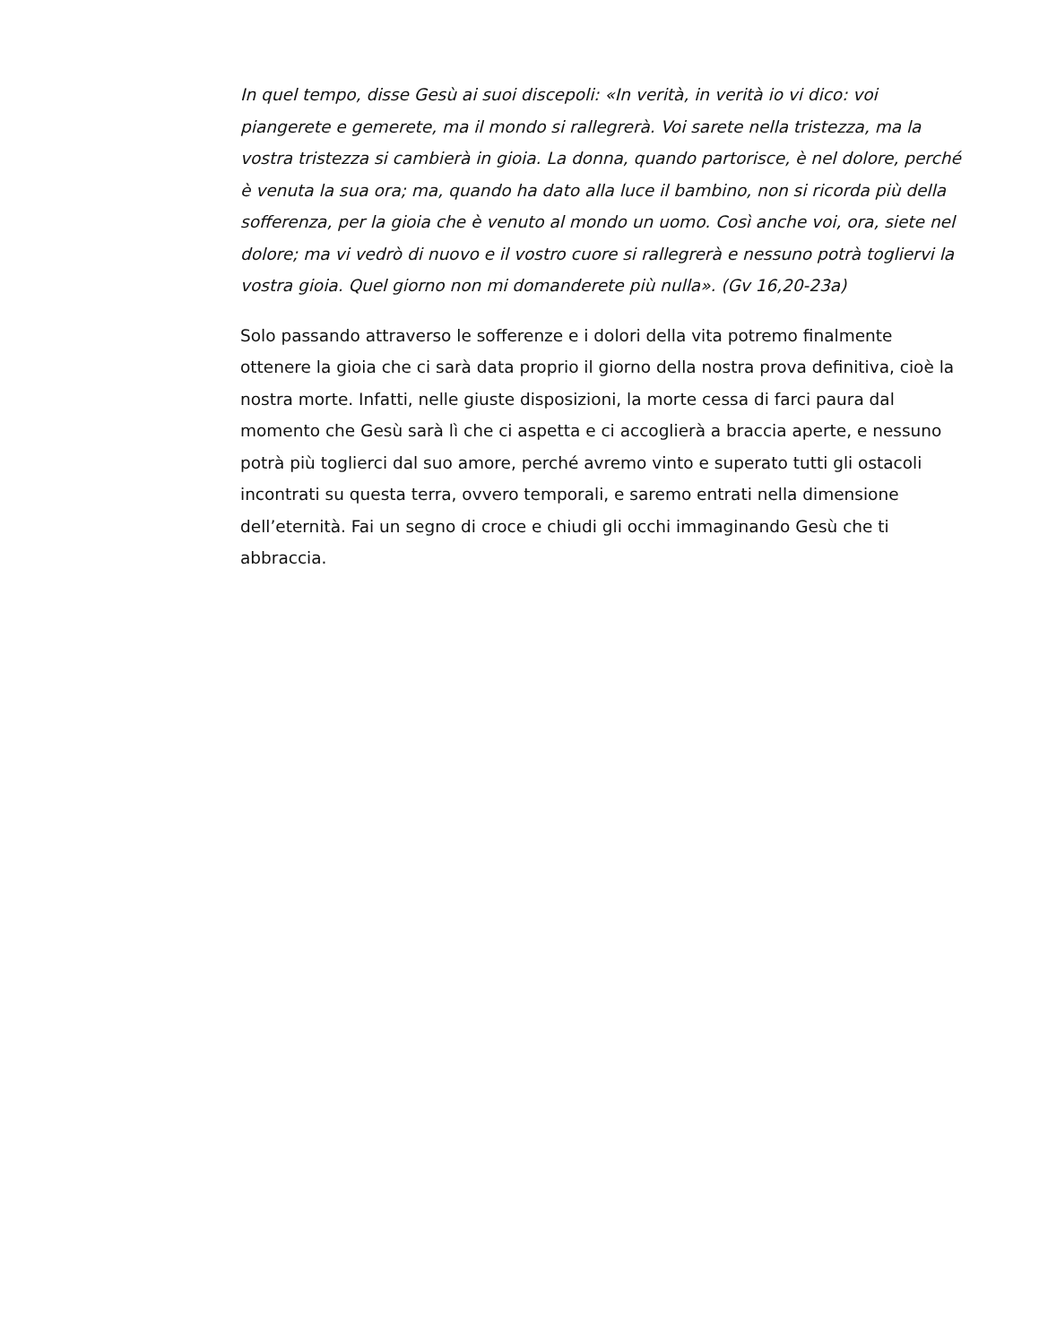In quel tempo, disse Gesù ai suoi discepoli: «In verità, in verità io vi dico: voi piangerete e gemerete, ma il mondo si rallegrerà. Voi sarete nella tristezza, ma la vostra tristezza si cambierà in gioia. La donna, quando partorisce, è nel dolore, perché è venuta la sua ora; ma, quando ha dato alla luce il bambino, non si ricorda più della sofferenza, per la gioia che è venuto al mondo un uomo. Così anche voi, ora, siete nel dolore; ma vi vedrò di nuovo e il vostro cuore si rallegrerà e nessuno potrà togliervi la vostra gioia. Quel giorno non mi domanderete più nulla». (Gv 16,20-23a)
Solo passando attraverso le sofferenze e i dolori della vita potremo finalmente ottenere la gioia che ci sarà data proprio il giorno della nostra prova definitiva, cioè la nostra morte. Infatti, nelle giuste disposizioni, la morte cessa di farci paura dal momento che Gesù sarà lì che ci aspetta e ci accoglierà a braccia aperte, e nessuno potrà più toglierci dal suo amore, perché avremo vinto e superato tutti gli ostacoli incontrati su questa terra, ovvero temporali, e saremo entrati nella dimensione dell’eternità. Fai un segno di croce e chiudi gli occhi immaginando Gesù che ti abbraccia.